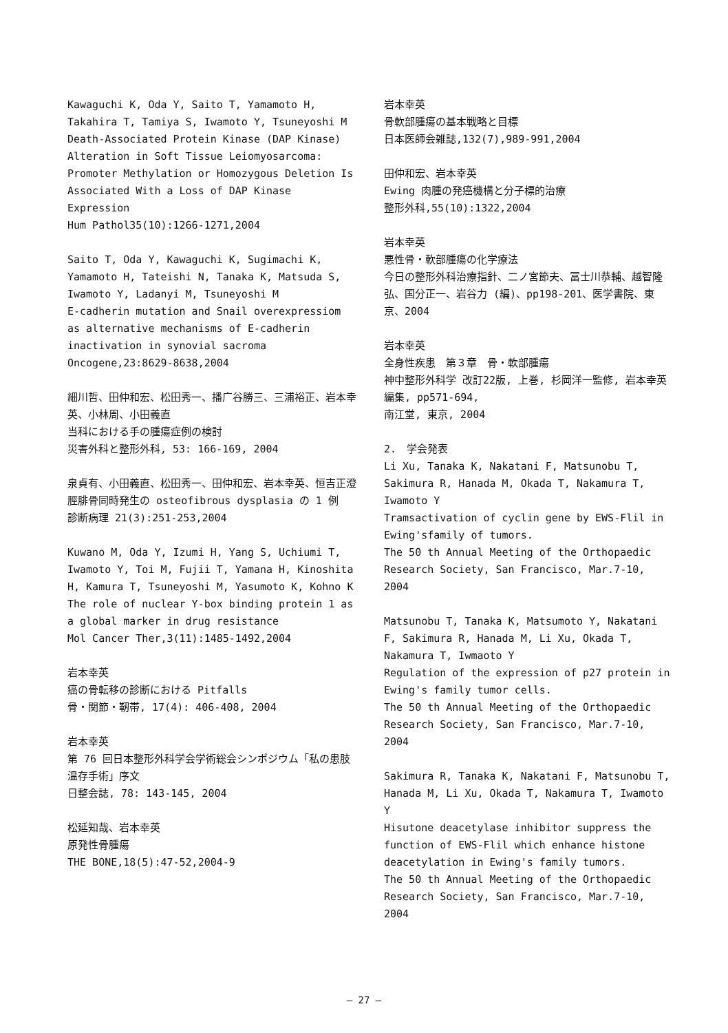Kawaguchi K, Oda Y, Saito T, Yamamoto H, Takahira T, Tamiya S, Iwamoto Y, Tsuneyoshi M
Death-Associated Protein Kinase (DAP Kinase) Alteration in Soft Tissue Leiomyosarcoma: Promoter Methylation or Homozygous Deletion Is Associated With a Loss of DAP Kinase Expression
Hum Pathol35(10):1266-1271,2004
Saito T, Oda Y, Kawaguchi K, Sugimachi K, Yamamoto H, Tateishi N, Tanaka K, Matsuda S, Iwamoto Y, Ladanyi M, Tsuneyoshi M
E-cadherin mutation and Snail overexpressiom as alternative mechanisms of E-cadherin inactivation in synovial sacroma
Oncogene,23:8629-8638,2004
細川哲、田仲和宏、松田秀一、播广谷勝三、三浦裕正、岩本幸英、小林周、小田義直
当科における手の腫瘍症例の検討
災害外科と整形外科, 53: 166-169, 2004
泉貞有、小田義直、松田秀一、田仲和宏、岩本幸英、恒吉正澄
脛腓骨同時発生の osteofibrous dysplasia の 1 例
診断病理 21(3):251-253,2004
Kuwano M, Oda Y, Izumi H, Yang S, Uchiumi T, Iwamoto Y, Toi M, Fujii T, Yamana H, Kinoshita H, Kamura T, Tsuneyoshi M, Yasumoto K, Kohno K
The role of nuclear Y-box binding protein 1 as a global marker in drug resistance
Mol Cancer Ther,3(11):1485-1492,2004
岩本幸英
癌の骨転移の診断における Pitfalls
骨・関節・靭帯, 17(4): 406-408, 2004
岩本幸英
第 76 回日本整形外科学会学術総会シンポジウム「私の患肢温存手術」序文
日整会誌, 78: 143-145, 2004
松延知哉、岩本幸英
原発性骨腫瘍
THE BONE,18(5):47-52,2004-9
岩本幸英
骨軟部腫瘍の基本戦略と目標
日本医師会雑誌,132(7),989-991,2004
田仲和宏、岩本幸英
Ewing 肉腫の発癌機構と分子標的治療
整形外科,55(10):1322,2004
岩本幸英
悪性骨・軟部腫瘍の化学療法
今日の整形外科治療指針、二ノ宮節夫、冨士川恭輔、越智隆弘、国分正一、岩谷力 (編)、pp198-201、医学書院、東京、2004
岩本幸英
全身性疾患　第３章　骨・軟部腫瘍
神中整形外科学 改訂22版, 上巻, 杉岡洋一監修, 岩本幸英編集, pp571-694,
南江堂, 東京, 2004
2.　学会発表
Li Xu, Tanaka K, Nakatani F, Matsunobu T, Sakimura R, Hanada M, Okada T, Nakamura T, Iwamoto Y
Tramsactivation of cyclin gene by EWS-Flil in Ewing'sfamily of tumors.
The 50 th Annual Meeting of the Orthopaedic Research Society, San Francisco, Mar.7-10, 2004
Matsunobu T, Tanaka K, Matsumoto Y, Nakatani F, Sakimura R, Hanada M, Li Xu, Okada T, Nakamura T, Iwmaoto Y
Regulation of the expression of p27 protein in Ewing's family tumor cells.
The 50 th Annual Meeting of the Orthopaedic Research Society, San Francisco, Mar.7-10, 2004
Sakimura R, Tanaka K, Nakatani F, Matsunobu T, Hanada M, Li Xu, Okada T, Nakamura T, Iwamoto Y
Hisutone deacetylase inhibitor suppress the function of EWS-Flil which enhance histone deacetylation in Ewing's family tumors.
The 50 th Annual Meeting of the Orthopaedic Research Society, San Francisco, Mar.7-10, 2004
— 27 —